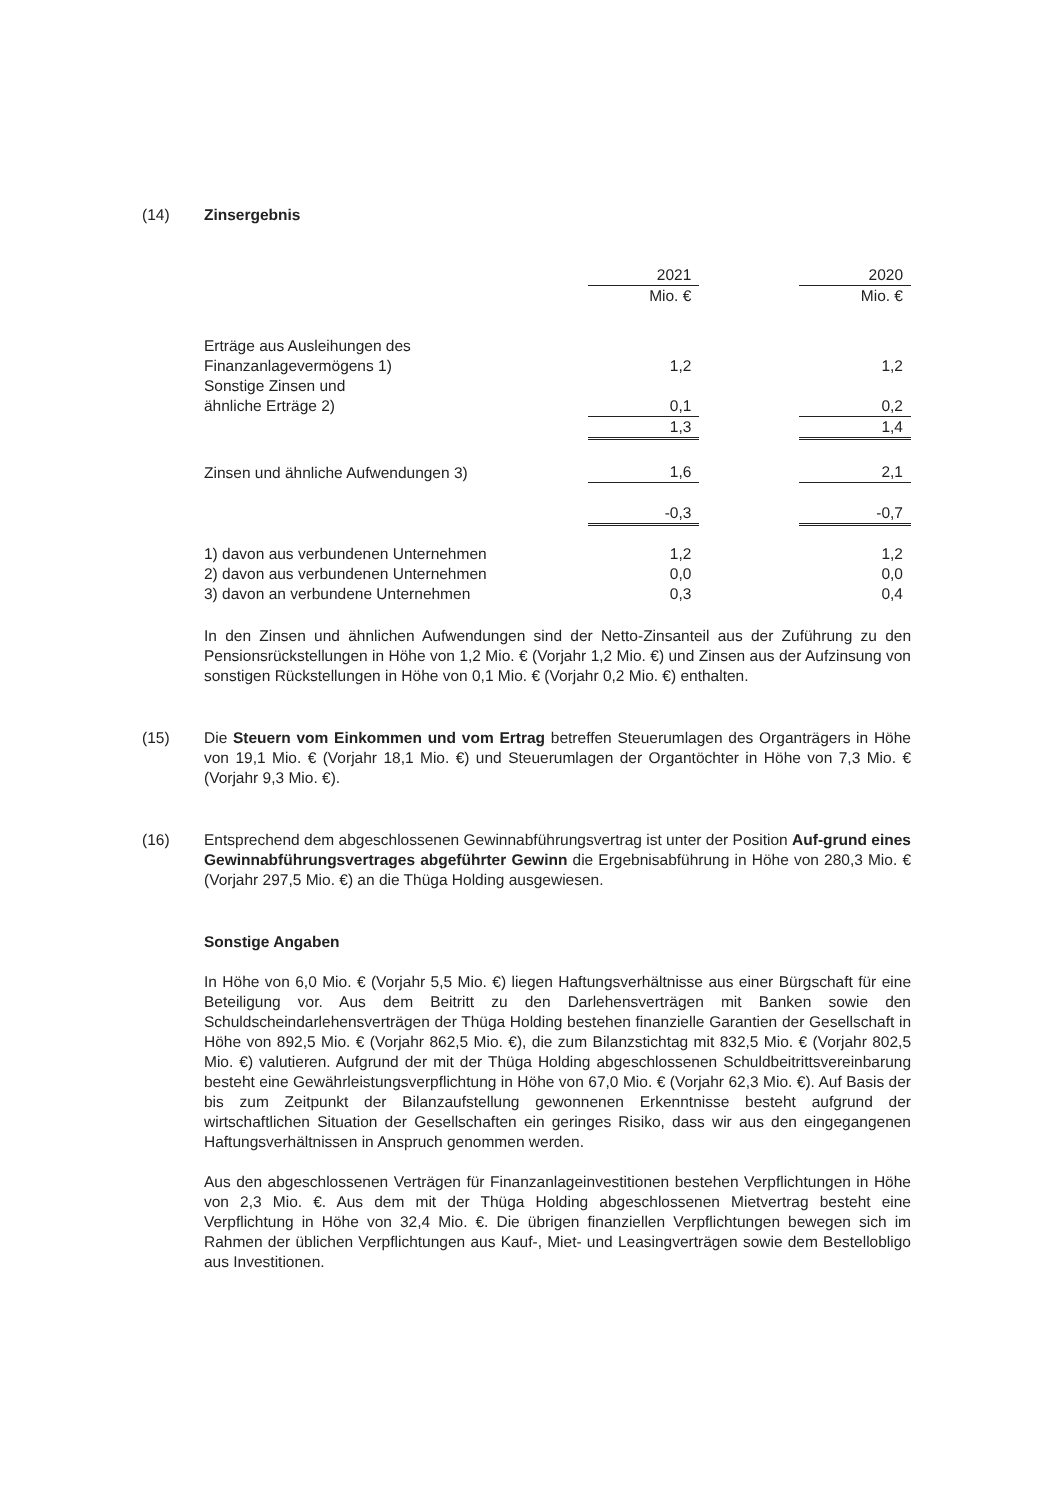(14) Zinsergebnis
| | 2021 | | 2020 |
| --- | --- | --- | --- |
| | Mio. € | | Mio. € |
| Erträge aus Ausleihungen des Finanzanlagevermögens 1) | 1,2 | | 1,2 |
| Sonstige Zinsen und ähnliche Erträge 2) | 0,1 | | 0,2 |
| | 1,3 | | 1,4 |
| Zinsen und ähnliche Aufwendungen 3) | 1,6 | | 2,1 |
| | -0,3 | | -0,7 |
| 1) davon aus verbundenen Unternehmen | 1,2 | | 1,2 |
| 2) davon aus verbundenen Unternehmen | 0,0 | | 0,0 |
| 3) davon an verbundene Unternehmen | 0,3 | | 0,4 |
In den Zinsen und ähnlichen Aufwendungen sind der Netto-Zinsanteil aus der Zuführung zu den Pensionsrückstellungen in Höhe von 1,2 Mio. € (Vorjahr 1,2 Mio. €) und Zinsen aus der Aufzinsung von sonstigen Rückstellungen in Höhe von 0,1 Mio. € (Vorjahr 0,2 Mio. €) enthalten.
(15) Die Steuern vom Einkommen und vom Ertrag betreffen Steuerumlagen des Organträgers in Höhe von 19,1 Mio. € (Vorjahr 18,1 Mio. €) und Steuerumlagen der Organtöchter in Höhe von 7,3 Mio. € (Vorjahr 9,3 Mio. €).
(16) Entsprechend dem abgeschlossenen Gewinnabführungsvertrag ist unter der Position Auf-grund eines Gewinnabführungsvertrages abgeführter Gewinn die Ergebnisabführung in Höhe von 280,3 Mio. € (Vorjahr 297,5 Mio. €) an die Thüga Holding ausgewiesen.
Sonstige Angaben
In Höhe von 6,0 Mio. € (Vorjahr 5,5 Mio. €) liegen Haftungsverhältnisse aus einer Bürgschaft für eine Beteiligung vor. Aus dem Beitritt zu den Darlehensverträgen mit Banken sowie den Schuldscheindarlehensverträgen der Thüga Holding bestehen finanzielle Garantien der Gesellschaft in Höhe von 892,5 Mio. € (Vorjahr 862,5 Mio. €), die zum Bilanzstichtag mit 832,5 Mio. € (Vorjahr 802,5 Mio. €) valutieren. Aufgrund der mit der Thüga Holding abgeschlossenen Schuldbeitrittsvereinbarung besteht eine Gewährleistungsverpflichtung in Höhe von 67,0 Mio. € (Vorjahr 62,3 Mio. €). Auf Basis der bis zum Zeitpunkt der Bilanzaufstellung gewonnenen Erkenntnisse besteht aufgrund der wirtschaftlichen Situation der Gesellschaften ein geringes Risiko, dass wir aus den eingegangenen Haftungsverhältnissen in Anspruch genommen werden.
Aus den abgeschlossenen Verträgen für Finanzanlageinvestitionen bestehen Verpflichtungen in Höhe von 2,3 Mio. €. Aus dem mit der Thüga Holding abgeschlossenen Mietvertrag besteht eine Verpflichtung in Höhe von 32,4 Mio. €. Die übrigen finanziellen Verpflichtungen bewegen sich im Rahmen der üblichen Verpflichtungen aus Kauf-, Miet- und Leasingverträgen sowie dem Bestellobligo aus Investitionen.